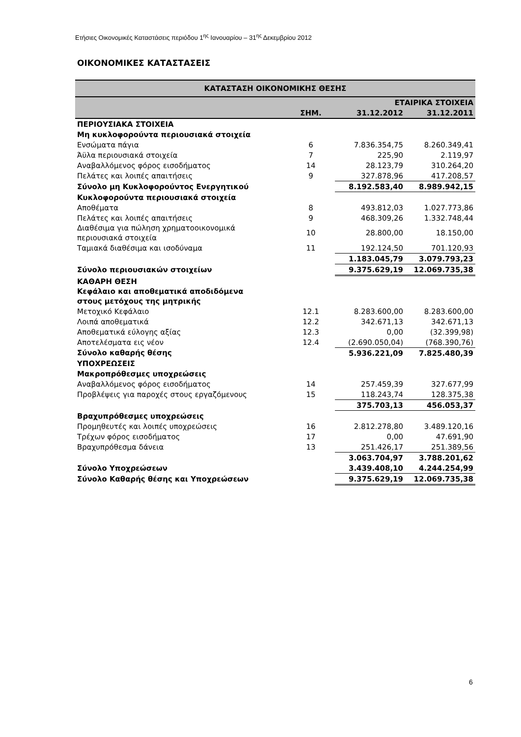Ετήσιες Οικονομικές Καταστάσεις περιόδου 1<sup>ης</sup> Ιανουαρίου – 31<sup>ης</sup> Δεκεμβρίου 2012
ΟΙΚΟΝΟΜΙΚΕΣ ΚΑΤΑΣΤΑΣΕΙΣ
| ΚΑΤΑΣΤΑΣΗ ΟΙΚΟΝΟΜΙΚΗΣ ΘΕΣΗΣ | | | |
| | | ΕΤΑΙΡΙΚΑ ΣΤΟΙΧΕΙΑ | |
| | ΣΗΜ. | 31.12.2012 | 31.12.2011 |
| ΠΕΡΙΟΥΣΙΑΚΑ ΣΤΟΙΧΕΙΑ | | | |
| Μη κυκλοφορούντα περιουσιακά στοιχεία | | | |
| Ενσώματα πάγια | 6 | 7.836.354,75 | 8.260.349,41 |
| Άϋλα περιουσιακά στοιχεία | 7 | 225,90 | 2.119,97 |
| Αναβαλλόμενος φόρος εισοδήματος | 14 | 28.123,79 | 310.264,20 |
| Πελάτες και λοιπές απαιτήσεις | 9 | 327.878,96 | 417.208,57 |
| Σύνολο μη Κυκλοφορούντος Ενεργητικού | | 8.192.583,40 | 8.989.942,15 |
| Κυκλοφορούντα περιουσιακά στοιχεία | | | |
| Αποθέματα | 8 | 493.812,03 | 1.027.773,86 |
| Πελάτες και λοιπές απαιτήσεις | 9 | 468.309,26 | 1.332.748,44 |
| Διαθέσιμα για πώληση χρηματοοικονομικά περιουσιακά στοιχεία | 10 | 28.800,00 | 18.150,00 |
| Ταμιακά διαθέσιμα και ισοδύναμα | 11 | 192.124,50 | 701.120,93 |
| | | 1.183.045,79 | 3.079.793,23 |
| Σύνολο περιουσιακών στοιχείων | | 9.375.629,19 | 12.069.735,38 |
| ΚΑΘΑΡΗ ΘΕΣΗ | | | |
| Κεφάλαιο και αποθεματικά αποδιδόμενα στους μετόχους της μητρικής | | | |
| Μετοχικό Κεφάλαιο | 12.1 | 8.283.600,00 | 8.283.600,00 |
| Λοιπά αποθεματικά | 12.2 | 342.671,13 | 342.671,13 |
| Αποθεματικά εύλογης αξίας | 12.3 | 0,00 | (32.399,98) |
| Αποτελέσματα εις νέον | 12.4 | (2.690.050,04) | (768.390,76) |
| Σύνολο καθαρής θέσης | | 5.936.221,09 | 7.825.480,39 |
| ΥΠΟΧΡΕΩΣΕΙΣ | | | |
| Μακροπρόθεσμες υποχρεώσεις | | | |
| Αναβαλλόμενος φόρος εισοδήματος | 14 | 257.459,39 | 327.677,99 |
| Προβλέψεις για παροχές στους εργαζόμενους | 15 | 118.243,74 | 128.375,38 |
| | | 375.703,13 | 456.053,37 |
| Βραχυπρόθεσμες υποχρεώσεις | | | |
| Προμηθευτές και λοιπές υποχρεώσεις | 16 | 2.812.278,80 | 3.489.120,16 |
| Τρέχων φόρος εισοδήματος | 17 | 0,00 | 47.691,90 |
| Βραχυπρόθεσμα δάνεια | 13 | 251.426,17 | 251.389,56 |
| | | 3.063.704,97 | 3.788.201,62 |
| Σύνολο Υποχρεώσεων | | 3.439.408,10 | 4.244.254,99 |
| Σύνολο Καθαρής θέσης και Υποχρεώσεων | | 9.375.629,19 | 12.069.735,38 |
6